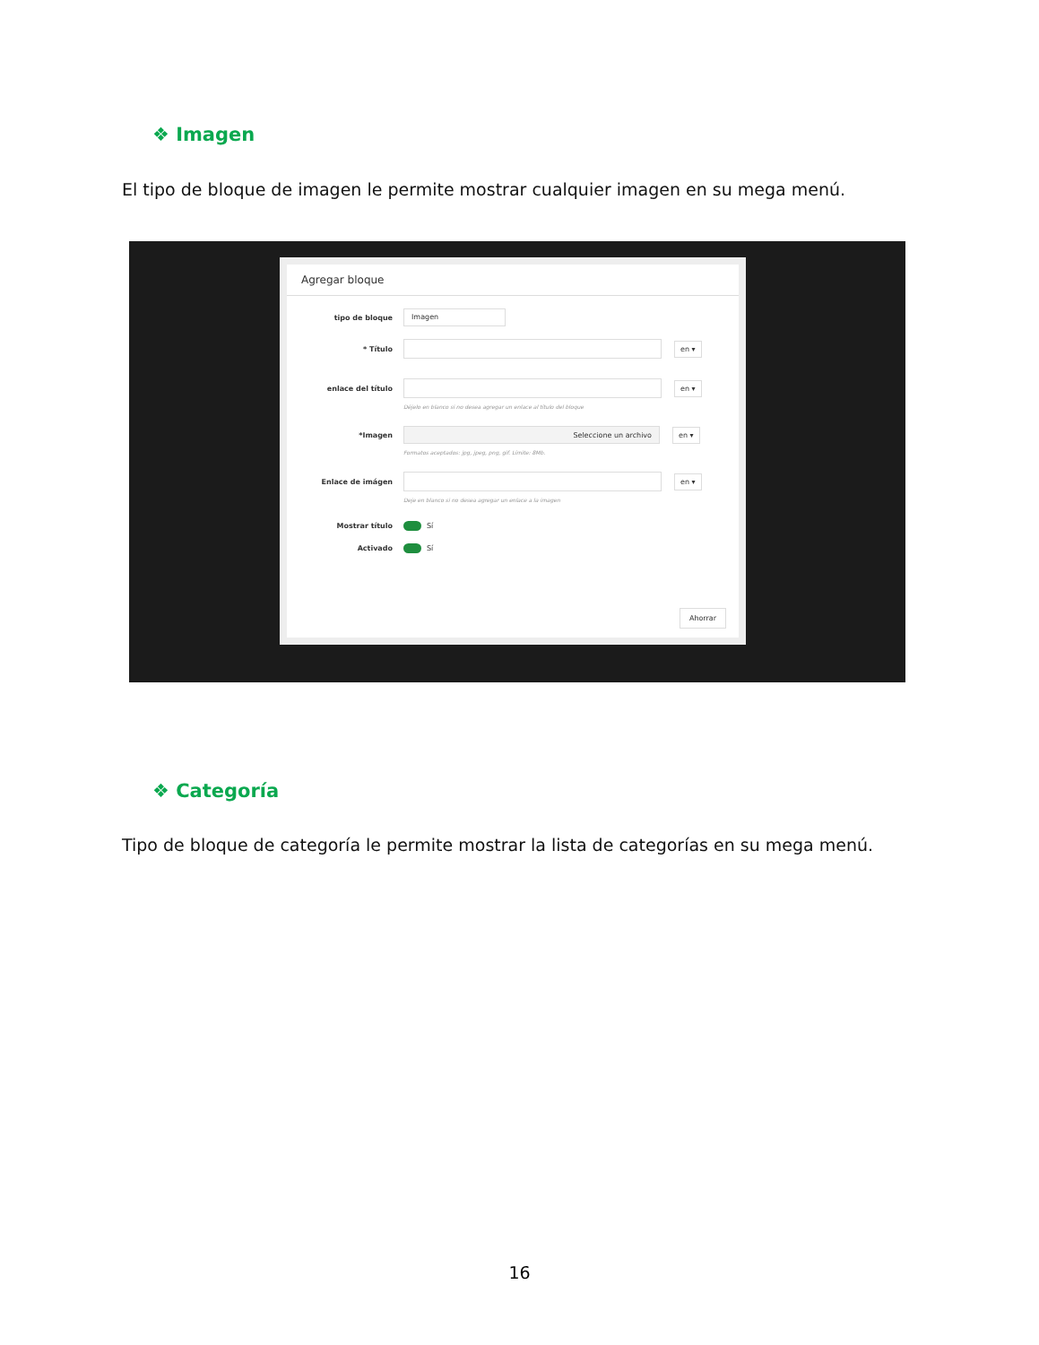❖ Imagen
El tipo de bloque de imagen le permite mostrar cualquier imagen en su mega menú.
Agregar bloque
tipo de bloque Imagen
* Título en ▾
enlace del título en ▾
Déjelo en blanco si no desea agregar un enlace al título del bloque
*Imagen Seleccione un archivo en ▾
Formatos aceptados: jpg, jpeg, png, gif. Límite: 8Mb.
Enlace de imágen en ▾
Deje en blanco si no desea agregar un enlace a la imagen
Mostrar título Sí
Activado Sí
Ahorrar
❖ Categoría
Tipo de bloque de categoría le permite mostrar la lista de categorías en su mega menú.
16